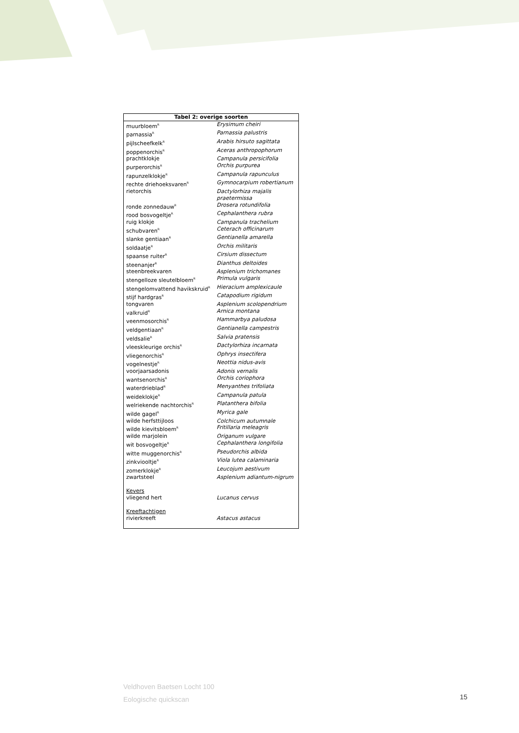| Tabel 2: overige soorten | |
| --- | --- |
| muurbloem<sup>R</sup> | Erysimum cheiri |
| parnassia<sup>R</sup> | Parnassia palustris |
| pijlscheefkelk<sup>R</sup> | Arabis hirsuto sagittata |
| poppenorchis<sup>R</sup> | Aceras anthropophorum |
| prachtklokje | Campanula persicifolia |
| purperorchis<sup>R</sup> | Orchis purpurea |
| rapunzelklokje<sup>R</sup> | Campanula rapunculus |
| rechte driehoeksvaren<sup>R</sup> | Gymnocarpium robertianum |
| rietorchis | Dactylorhiza majalis praetermissa |
| ronde zonnedauw<sup>R</sup> | Drosera rotundifolia |
| rood bosvogeltje<sup>R</sup> | Cephalanthera rubra |
| ruig klokje | Campanula trachelium |
| schubvaren<sup>R</sup> | Ceterach officinarum |
| slanke gentiaan<sup>R</sup> | Gentianella amarella |
| soldaatje<sup>R</sup> | Orchis militaris |
| spaanse ruiter<sup>R</sup> | Cirsium dissectum |
| steenanjer<sup>R</sup> | Dianthus deltoides |
| steenbreekvaren | Asplenium trichomanes |
| stengelloze sleutelbloem<sup>R</sup> | Primula vulgaris |
| stengelomvattend havikskruid<sup>R</sup> | Hieracium amplexicaule |
| stijf hardgras<sup>R</sup> | Catapodium rigidum |
| tongvaren | Asplenium scolopendrium |
| valkruid<sup>R</sup> | Arnica montana |
| veenmosorchis<sup>R</sup> | Hammarbya paludosa |
| veldgentiaan<sup>R</sup> | Gentianella campestris |
| veldsalie<sup>R</sup> | Salvia pratensis |
| vleeskleurige orchis<sup>R</sup> | Dactylorhiza incarnata |
| vliegenorchis<sup>R</sup> | Ophrys insectifera |
| vogelnestje<sup>R</sup> | Neottia nidus-avis |
| voorjaarsadonis | Adonis vernalis |
| wantsenorchis<sup>R</sup> | Orchis coriophora |
| waterdrieblad<sup>R</sup> | Menyanthes trifoliata |
| weideklokje<sup>R</sup> | Campanula patula |
| welriekende nachtorchis<sup>R</sup> | Platanthera bifolia |
| wilde gagel<sup>R</sup> | Myrica gale |
| wilde herfsttijloos | Colchicum autumnale |
| wilde kievitsbloem<sup>R</sup> | Fritillaria meleagris |
| wilde marjolein | Origanum vulgare |
| wit bosvogeltje<sup>R</sup> | Cephalanthera longifolia |
| witte muggenorchis<sup>R</sup> | Pseudorchis albida |
| zinkviooltje<sup>R</sup> | Viola lutea calaminaria |
| zomerklokje<sup>R</sup> | Leucojum aestivum |
| zwartsteel | Asplenium adiantum-nigrum |
| Kevers | |
| vliegend hert | Lucanus cervus |
| Kreeftachtigen | |
| rivierkreeft | Astacus astacus |
Veldhoven Baetsen Locht 100
Eologische quickscan
15